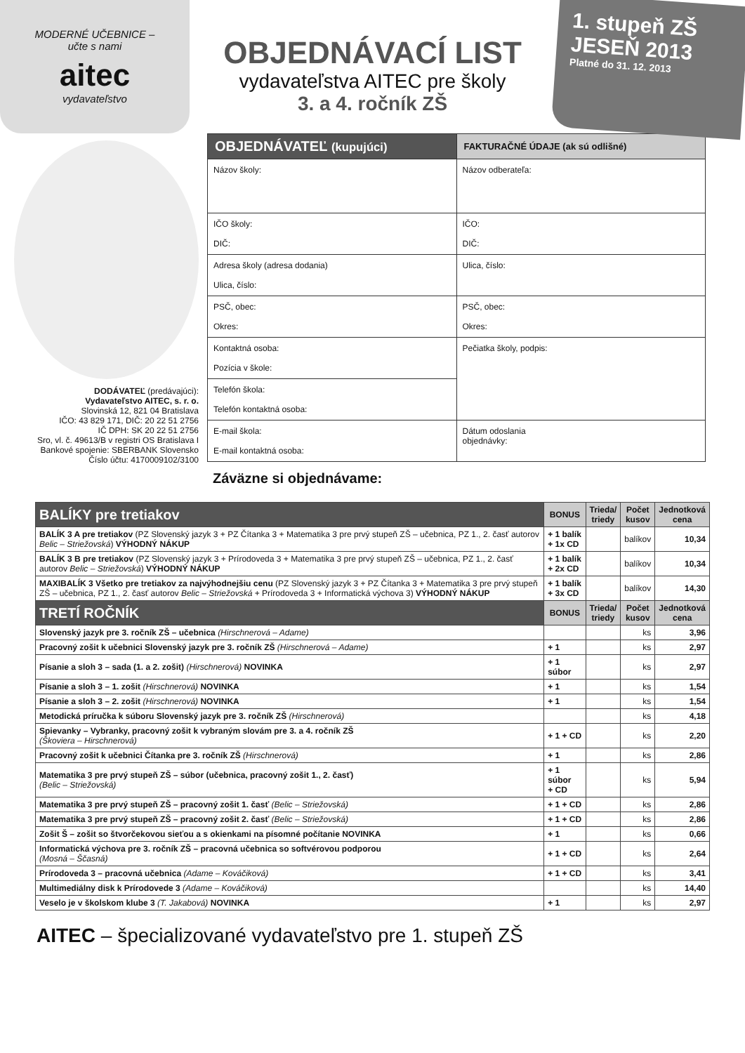MODERNÉ UČEBNICE –
učte s nami
aitec
vydavateľstvo
OBJEDNÁVACÍ LIST
vydavateľstva AITEC pre školy
3. a 4. ročník ZŠ
1. stupeň ZŠ
JESEŇ 2013
Platné do 31. 12. 2013
DODÁVATEĽ (predávajúci):
Vydavateľstvo AITEC, s. r. o.
Slovinská 12, 821 04 Bratislava
IČO: 43 829 171, DIČ: 20 22 51 2756
IČ DPH: SK 20 22 51 2756
Sro, vl. č. 49613/B v registri OS Bratislava I
Bankové spojenie: SBERBANK Slovensko
Číslo účtu: 4170009102/3100
| OBJEDNÁVATEĽ (kupujúci) | FAKTURAČNÉ ÚDAJE (ak sú odlišné) |
| --- | --- |
| Názov školy: | Názov odberateľa: |
| IČO školy: DIČ: | IČO: DIČ: |
| Adresa školy (adresa dodania) Ulica, číslo: | Ulica, číslo: |
| PSČ, obec: Okres: | PSČ, obec: Okres: |
| Kontaktná osoba: Pozícia v škole: | Pečiatka školy, podpis: |
| Telefón škola: Telefón kontaktná osoba: | |
| E-mail škola: E-mail kontaktná osoba: | Dátum odoslania objednávky: |
Záväzne si objednávame:
| BALÍKY pre tretiakov | BONUS | Trieda/ triedy | Počet kusov | Jednotková cena |
| --- | --- | --- | --- | --- |
| BALÍK 3 A pre tretiakov (PZ Slovenský jazyk 3 + PZ Čítanka 3 + Matematika 3 pre prvý stupeň ZŠ – učebnica, PZ 1., 2. časť autorov Belic – Striežovská ) VÝHODNÝ NÁKUP | + 1 balík + 1x CD | | balíkov | 10,34 |
| BALÍK 3 B pre tretiakov (PZ Slovenský jazyk 3 + Prírodoveda 3 + Matematika 3 pre prvý stupeň ZŠ – učebnica, PZ 1., 2. časť autorov Belic – Striežovská ) VÝHODNÝ NÁKUP | + 1 balík + 2x CD | | balíkov | 10,34 |
| MAXIBALÍK 3 Všetko pre tretiakov za najvýhodnejšiu cenu (PZ Slovenský jazyk 3 + PZ Čítanka 3 + Matematika 3 pre prvý stupeň ZŠ – učebnica, PZ 1., 2. časť autorov Belic – Striežovská + Prírodoveda 3 + Informatická výchova 3) VÝHODNÝ NÁKUP | + 1 balík + 3x CD | | balíkov | 14,30 |
| TRETÍ ROČNÍK | BONUS | Trieda/ triedy | Počet kusov | Jednotková cena |
| Slovenský jazyk pre 3. ročník ZŠ – učebnica (Hirschnerová – Adame) | | | ks | 3,96 |
| Pracovný zošit k učebnici Slovenský jazyk pre 3. ročník ZŠ (Hirschnerová – Adame) | + 1 | | ks | 2,97 |
| Písanie a sloh 3 – sada (1. a 2. zošit) (Hirschnerová) NOVINKA | + 1 súbor | | ks | 2,97 |
| Písanie a sloh 3 – 1. zošit (Hirschnerová) NOVINKA | + 1 | | ks | 1,54 |
| Písanie a sloh 3 – 2. zošit (Hirschnerová) NOVINKA | + 1 | | ks | 1,54 |
| Metodická príručka k súboru Slovenský jazyk pre 3. ročník ZŠ (Hirschnerová) | | | ks | 4,18 |
| Spievanky – Vybranky, pracovný zošit k vybraným slovám pre 3. a 4. ročník ZŠ (Škoviera – Hirschnerová) | + 1 + CD | | ks | 2,20 |
| Pracovný zošit k učebnici Čítanka pre 3. ročník ZŠ (Hirschnerová) | + 1 | | ks | 2,86 |
| Matematika 3 pre prvý stupeň ZŠ – súbor (učebnica, pracovný zošit 1., 2. časť) (Belic – Striežovská) | + 1 súbor + CD | | ks | 5,94 |
| Matematika 3 pre prvý stupeň ZŠ – pracovný zošit 1. časť (Belic – Striežovská) | + 1 + CD | | ks | 2,86 |
| Matematika 3 pre prvý stupeň ZŠ – pracovný zošit 2. časť (Belic – Striežovská) | + 1 + CD | | ks | 2,86 |
| Zošit Š – zošit so štvorčekovou sieťou a s okienkami na písomné počítanie NOVINKA | + 1 | | ks | 0,66 |
| Informatická výchova pre 3. ročník ZŠ – pracovná učebnica so softvérovou podporou (Mosná – Ščasná) | + 1 + CD | | ks | 2,64 |
| Prírodoveda 3 – pracovná učebnica (Adame – Kováčiková) | + 1 + CD | | ks | 3,41 |
| Multimediálny disk k Prírodovede 3 (Adame – Kováčiková) | | | ks | 14,40 |
| Veselo je v školskom klube 3 (T. Jakabová) NOVINKA | + 1 | | ks | 2,97 |
AITEC – špecializované vydavateľstvo pre 1. stupeň ZŠ